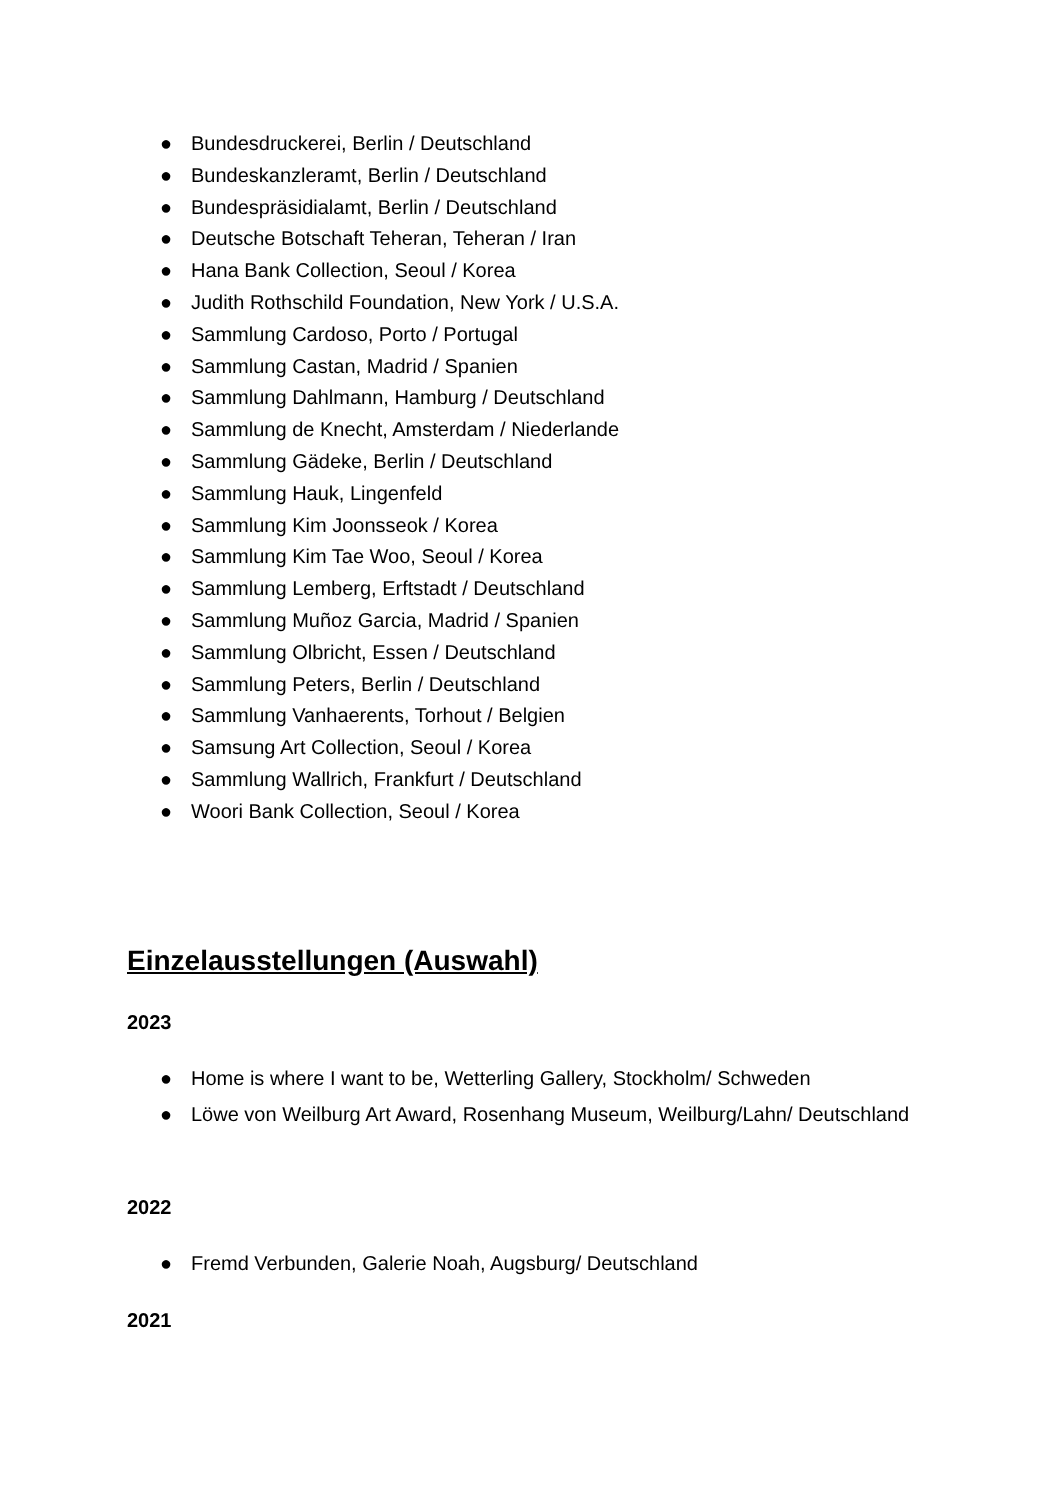● Bundesdruckerei, Berlin / Deutschland
● Bundeskanzleramt, Berlin / Deutschland
● Bundespräsidialamt, Berlin / Deutschland
● Deutsche Botschaft Teheran, Teheran / Iran
● Hana Bank Collection, Seoul / Korea
● Judith Rothschild Foundation, New York / U.S.A.
● Sammlung Cardoso, Porto / Portugal
● Sammlung Castan, Madrid / Spanien
● Sammlung Dahlmann, Hamburg / Deutschland
● Sammlung de Knecht, Amsterdam / Niederlande
● Sammlung Gädeke, Berlin / Deutschland
● Sammlung Hauk, Lingenfeld
● Sammlung Kim Joonsseok / Korea
● Sammlung Kim Tae Woo, Seoul / Korea
● Sammlung Lemberg, Erftstadt / Deutschland
● Sammlung Muñoz Garcia, Madrid / Spanien
● Sammlung Olbricht, Essen / Deutschland
● Sammlung Peters, Berlin / Deutschland
● Sammlung Vanhaerents, Torhout / Belgien
● Samsung Art Collection, Seoul / Korea
● Sammlung Wallrich, Frankfurt / Deutschland
● Woori Bank Collection, Seoul / Korea
Einzelausstellungen (Auswahl)
2023
● Home is where I want to be, Wetterling Gallery, Stockholm/ Schweden
● Löwe von Weilburg Art Award, Rosenhang Museum, Weilburg/Lahn/ Deutschland
2022
● Fremd Verbunden, Galerie Noah, Augsburg/ Deutschland
2021